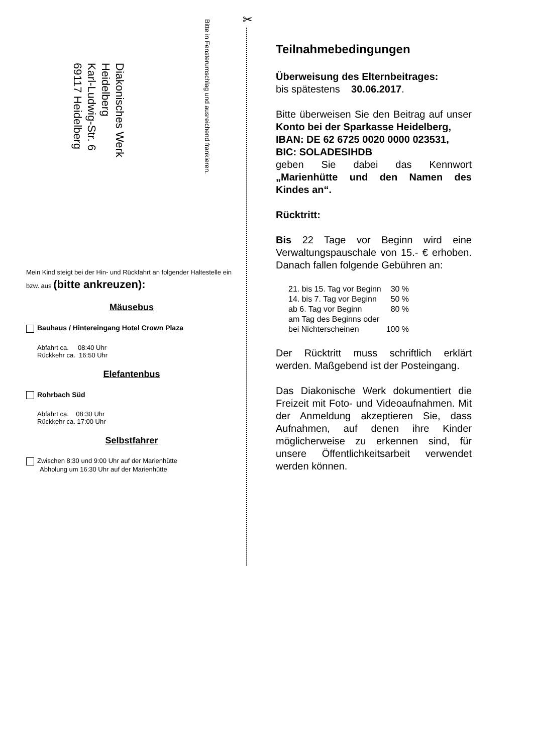✂
Bitte in Fensterumschlag und ausreichend frankieren.
Diakonisches Werk
Heidelberg
Karl-Ludwig-Str. 6
69117 Heidelberg
Mein Kind steigt bei der Hin- und Rückfahrt an folgender Haltestelle ein bzw. aus (bitte ankreuzen):
Mäusebus
Bauhaus / Hintereingang Hotel Crown Plaza
Abfahrt ca. 08:40 Uhr
Rückkehr ca. 16:50 Uhr
Elefantenbus
Rohrbach Süd
Abfahrt ca. 08:30 Uhr
Rückkehr ca. 17:00 Uhr
Selbstfahrer
Zwischen 8:30 und 9:00 Uhr auf der Marienhütte
Abholung um 16:30 Uhr auf der Marienhütte
Teilnahmebedingungen
Überweisung des Elternbeitrages:
bis spätestens 30.06.2017.
Bitte überweisen Sie den Beitrag auf unser Konto bei der Sparkasse Heidelberg,
IBAN: DE 62 6725 0020 0000 023531,
BIC: SOLADESIHDB
geben Sie dabei das Kennwort „Marienhütte und den Namen des Kindes an“.
Rücktritt:
Bis 22 Tage vor Beginn wird eine Verwaltungspauschale von 15.- € erhoben. Danach fallen folgende Gebühren an:
| 21. bis 15. Tag vor Beginn | 30 % |
| 14. bis 7. Tag vor Beginn | 50 % |
| ab 6. Tag vor Beginn | 80 % |
| am Tag des Beginns oder bei Nichterscheinen | 100 % |
Der Rücktritt muss schriftlich erklärt werden. Maßgebend ist der Posteingang.
Das Diakonische Werk dokumentiert die Freizeit mit Foto- und Videoaufnahmen. Mit der Anmeldung akzeptieren Sie, dass Aufnahmen, auf denen ihre Kinder möglicherweise zu erkennen sind, für unsere Öffentlichkeitsarbeit verwendet werden können.